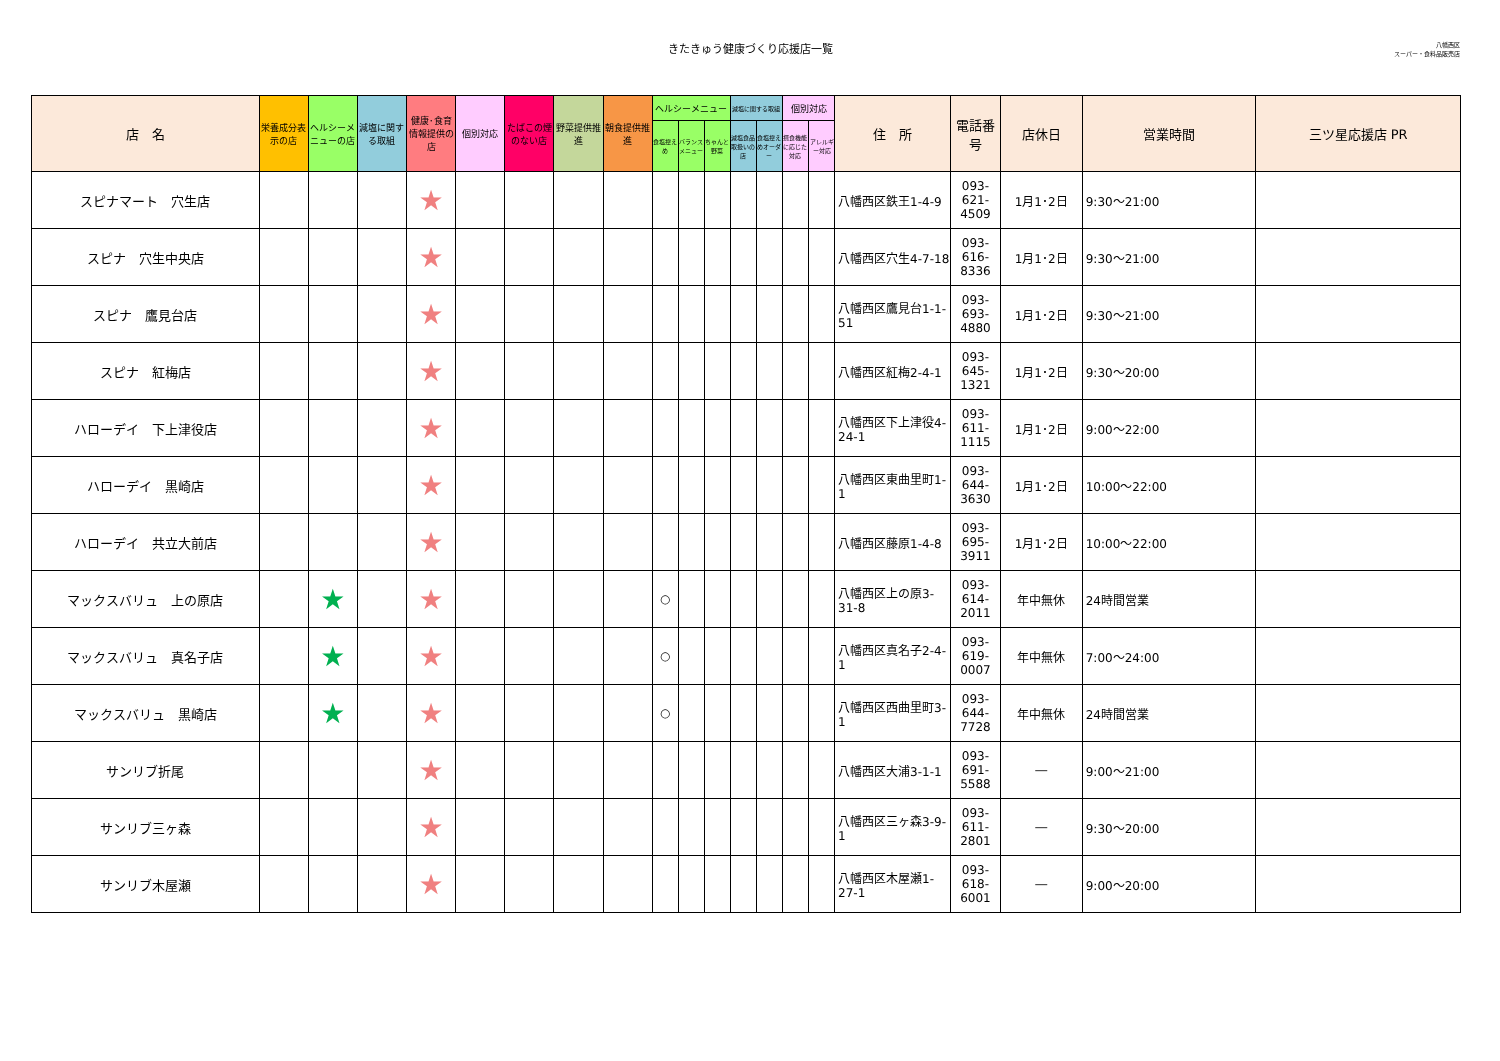きたきゅう健康づくり応援店一覧
八幡西区
スーパー・食料品販売店
| 店 名 | 栄養成分表示の店 | ヘルシーメニューの店 | 減塩に関する取組 | 健康･食育情報提供の店 | 個別対応 | たばこの煙のない店 | 野菜提供推進 | 朝食提供推進 | ヘルシーメニュー | | | 減塩に関する取組 | | 個別対応 | | 住 所 | 電話番号 | 店休日 | 営業時間 | 三ツ星応援店 PR |
| --- | --- | --- | --- | --- | --- | --- | --- | --- | --- | --- | --- | --- | --- | --- | --- | --- | --- | --- | --- | --- |
| | | | | | | | | | 食塩控えめ | バランスメニュー | ちゃんと野菜 | 減塩食品取扱いの店 | 食塩控えめオーダー | 摂食機能に応じた対応 | アレルギー対応 | | | | | |
| スピナマート 穴生店 | | | | ★ | | | | | | | | | | | | 八幡西区鉄王1-4-9 | 093-621-4509 | 1月1･2日 | 9:30～21:00 | |
| スピナ 穴生中央店 | | | | ★ | | | | | | | | | | | | 八幡西区穴生4-7-18 | 093-616-8336 | 1月1･2日 | 9:30～21:00 | |
| スピナ 鷹見台店 | | | | ★ | | | | | | | | | | | | 八幡西区鷹見台1-1-51 | 093-693-4880 | 1月1･2日 | 9:30～21:00 | |
| スピナ 紅梅店 | | | | ★ | | | | | | | | | | | | 八幡西区紅梅2-4-1 | 093-645-1321 | 1月1･2日 | 9:30～20:00 | |
| ハローデイ 下上津役店 | | | | ★ | | | | | | | | | | | | 八幡西区下上津役4-24-1 | 093-611-1115 | 1月1･2日 | 9:00～22:00 | |
| ハローデイ 黒崎店 | | | | ★ | | | | | | | | | | | | 八幡西区東曲里町1-1 | 093-644-3630 | 1月1･2日 | 10:00～22:00 | |
| ハローデイ 共立大前店 | | | | ★ | | | | | | | | | | | | 八幡西区藤原1-4-8 | 093-695-3911 | 1月1･2日 | 10:00～22:00 | |
| マックスバリュ 上の原店 | | ★ | | ★ | | | | | ○ | | | | | | | 八幡西区上の原3-31-8 | 093-614-2011 | 年中無休 | 24時間営業 | |
| マックスバリュ 真名子店 | | ★ | | ★ | | | | | ○ | | | | | | | 八幡西区真名子2-4-1 | 093-619-0007 | 年中無休 | 7:00～24:00 | |
| マックスバリュ 黒崎店 | | ★ | | ★ | | | | | ○ | | | | | | | 八幡西区西曲里町3-1 | 093-644-7728 | 年中無休 | 24時間営業 | |
| サンリブ折尾 | | | | ★ | | | | | | | | | | | | 八幡西区大浦3-1-1 | 093-691-5588 | ― | 9:00～21:00 | |
| サンリブ三ヶ森 | | | | ★ | | | | | | | | | | | | 八幡西区三ヶ森3-9-1 | 093-611-2801 | ― | 9:30～20:00 | |
| サンリブ木屋瀬 | | | | ★ | | | | | | | | | | | | 八幡西区木屋瀬1-27-1 | 093-618-6001 | ― | 9:00～20:00 | |